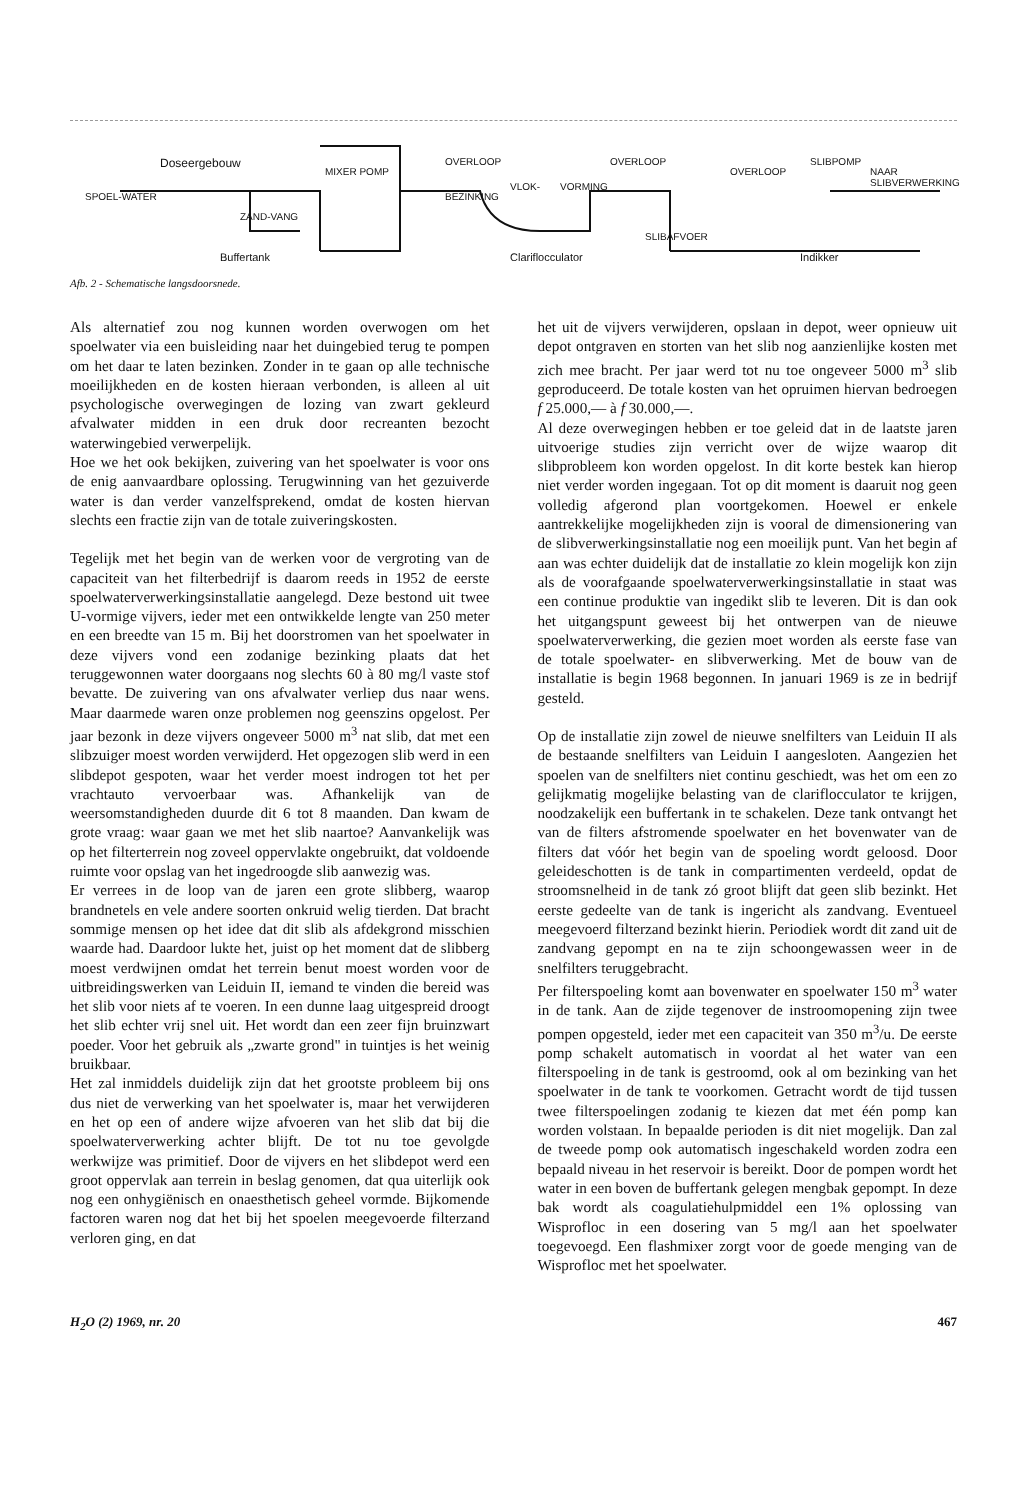Doseergebouw
MIXER POMP
SPOEL-WATER
ZAND-VANG
OVERLOOP OVERLOOP
OVERLOOP
SLIBPOMP
NAAR SLIBVERWERKING
BEZINKING
VLOK- VORMING
SLIBAFVOER
Buffertank Clariflocculator Indikker
Afb. 2 - Schematische langsdoorsnede.
Als alternatief zou nog kunnen worden overwogen om het spoelwater via een buisleiding naar het duingebied terug te pompen om het daar te laten bezinken. Zonder in te gaan op alle technische moeilijkheden en de kosten hieraan verbonden, is alleen al uit psychologische overwegingen de lozing van zwart gekleurd afvalwater midden in een druk door recreanten bezocht waterwingebied verwerpelijk.
Hoe we het ook bekijken, zuivering van het spoelwater is voor ons de enig aanvaardbare oplossing. Terugwinning van het gezuiverde water is dan verder vanzelfsprekend, omdat de kosten hiervan slechts een fractie zijn van de totale zuiveringskosten.
Tegelijk met het begin van de werken voor de vergroting van de capaciteit van het filterbedrijf is daarom reeds in 1952 de eerste spoelwaterverwerkingsinstallatie aangelegd. Deze bestond uit twee U-vormige vijvers, ieder met een ontwikkelde lengte van 250 meter en een breedte van 15 m. Bij het doorstromen van het spoelwater in deze vijvers vond een zodanige bezinking plaats dat het teruggewonnen water doorgaans nog slechts 60 à 80 mg/l vaste stof bevatte. De zuivering van ons afvalwater verliep dus naar wens. Maar daarmede waren onze problemen nog geenszins opgelost. Per jaar bezonk in deze vijvers ongeveer 5000 m<sup>3</sup> nat slib, dat met een slibzuiger moest worden verwijderd. Het opgezogen slib werd in een slibdepot gespoten, waar het verder moest indrogen tot het per vrachtauto vervoerbaar was. Afhankelijk van de weersomstandigheden duurde dit 6 tot 8 maanden. Dan kwam de grote vraag: waar gaan we met het slib naartoe? Aanvankelijk was op het filterterrein nog zoveel oppervlakte ongebruikt, dat voldoende ruimte voor opslag van het ingedroogde slib aanwezig was.
Er verrees in de loop van de jaren een grote slibberg, waarop brandnetels en vele andere soorten onkruid welig tierden. Dat bracht sommige mensen op het idee dat dit slib als afdekgrond misschien waarde had. Daardoor lukte het, juist op het moment dat de slibberg moest verdwijnen omdat het terrein benut moest worden voor de uitbreidingswerken van Leiduin II, iemand te vinden die bereid was het slib voor niets af te voeren. In een dunne laag uitgespreid droogt het slib echter vrij snel uit. Het wordt dan een zeer fijn bruinzwart poeder. Voor het gebruik als „zwarte grond" in tuintjes is het weinig bruikbaar.
Het zal inmiddels duidelijk zijn dat het grootste probleem bij ons dus niet de verwerking van het spoelwater is, maar het verwijderen en het op een of andere wijze afvoeren van het slib dat bij die spoelwaterverwerking achter blijft. De tot nu toe gevolgde werkwijze was primitief. Door de vijvers en het slibdepot werd een groot oppervlak aan terrein in beslag genomen, dat qua uiterlijk ook nog een onhygiënisch en onaesthetisch geheel vormde. Bijkomende factoren waren nog dat het bij het spoelen meegevoerde filterzand verloren ging, en dat
het uit de vijvers verwijderen, opslaan in depot, weer opnieuw uit depot ontgraven en storten van het slib nog aanzienlijke kosten met zich mee bracht. Per jaar werd tot nu toe ongeveer 5000 m<sup>3</sup> slib geproduceerd. De totale kosten van het opruimen hiervan bedroegen f 25.000,— à f 30.000,—.
Al deze overwegingen hebben er toe geleid dat in de laatste jaren uitvoerige studies zijn verricht over de wijze waarop dit slibprobleem kon worden opgelost. In dit korte bestek kan hierop niet verder worden ingegaan. Tot op dit moment is daaruit nog geen volledig afgerond plan voortgekomen. Hoewel er enkele aantrekkelijke mogelijkheden zijn is vooral de dimensionering van de slibverwerkingsinstallatie nog een moeilijk punt. Van het begin af aan was echter duidelijk dat de installatie zo klein mogelijk kon zijn als de voorafgaande spoelwaterverwerkingsinstallatie in staat was een continue produktie van ingedikt slib te leveren. Dit is dan ook het uitgangspunt geweest bij het ontwerpen van de nieuwe spoelwaterverwerking, die gezien moet worden als eerste fase van de totale spoelwater- en slibverwerking. Met de bouw van de installatie is begin 1968 begonnen. In januari 1969 is ze in bedrijf gesteld.
Op de installatie zijn zowel de nieuwe snelfilters van Leiduin II als de bestaande snelfilters van Leiduin I aangesloten. Aangezien het spoelen van de snelfilters niet continu geschiedt, was het om een zo gelijkmatig mogelijke belasting van de clariflocculator te krijgen, noodzakelijk een buffertank in te schakelen. Deze tank ontvangt het van de filters afstromende spoelwater en het bovenwater van de filters dat vóór het begin van de spoeling wordt geloosd. Door geleideschotten is de tank in compartimenten verdeeld, opdat de stroomsnelheid in de tank zó groot blijft dat geen slib bezinkt. Het eerste gedeelte van de tank is ingericht als zandvang. Eventueel meegevoerd filterzand bezinkt hierin. Periodiek wordt dit zand uit de zandvang gepompt en na te zijn schoongewassen weer in de snelfilters teruggebracht.
Per filterspoeling komt aan bovenwater en spoelwater 150 m<sup>3</sup> water in de tank. Aan de zijde tegenover de instroomopening zijn twee pompen opgesteld, ieder met een capaciteit van 350 m<sup>3</sup>/u. De eerste pomp schakelt automatisch in voordat al het water van een filterspoeling in de tank is gestroomd, ook al om bezinking van het spoelwater in de tank te voorkomen. Getracht wordt de tijd tussen twee filterspoelingen zodanig te kiezen dat met één pomp kan worden volstaan. In bepaalde perioden is dit niet mogelijk. Dan zal de tweede pomp ook automatisch ingeschakeld worden zodra een bepaald niveau in het reservoir is bereikt. Door de pompen wordt het water in een boven de buffertank gelegen mengbak gepompt. In deze bak wordt als coagulatiehulpmiddel een 1% oplossing van Wisprofloc in een dosering van 5 mg/l aan het spoelwater toegevoegd. Een flashmixer zorgt voor de goede menging van de Wisprofloc met het spoelwater.
H<sub>2</sub>O (2) 1969, nr. 20 467